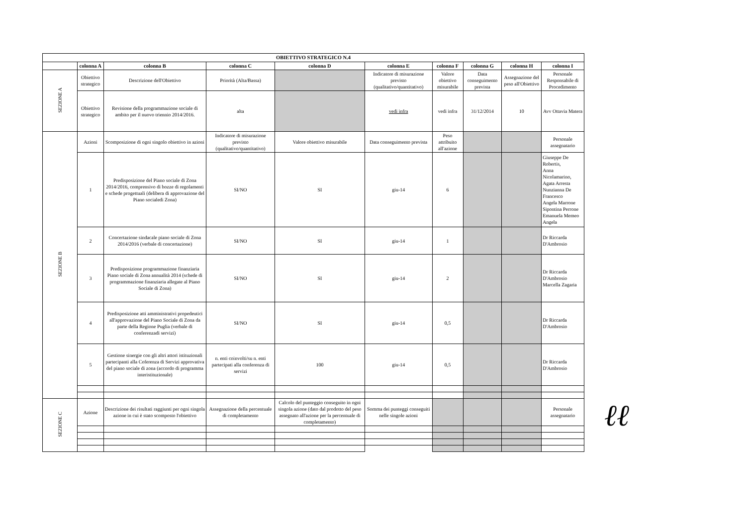| OBIETTIVO STRATEGICO N.4 | | | | | | | | | |
| --- | --- | --- | --- | --- | --- | --- | --- | --- | --- |
| | colonna A | colonna B | colonna C | colonna D | colonna E | colonna F | colonna G | colonna H | colonna I |
| SEZIONE A | Obiettivo strategico | Descrizione dell'Obiettivo | Priorità (Alta/Bassa) | | Indicatore di misurazione previsto (qualitativo/quantitativo) | Valore obiettivo misurabile | Data conseguimento prevista | Assegnazione del peso all'Obiettivo | Personale Responsabile di Procedimento |
| | Obiettivo strategico | Revisione della programmazione sociale di ambito per il nuovo triennio 2014/2016. | alta | | vedi infra | vedi infra | 31/12/2014 | 10 | Avv Ottavia Matera |
| SEZIONE B | Azioni | Scomposizione di ogni singolo obiettivo in azioni | Indicatore di misurazione previsto (qualitativo/quantitativo) | Valore obiettivo misurabile | Data conseguimento prevista | Peso attribuito all'azione | | | Personale assegnatario |
| | 1 | Predisposizione del Piano sociale di Zona 2014/2016, comprensivo di bozze di regolamenti e schede progettuali (delibera di approvazione del Piano socialedi Zona) | SI/NO | SI | giu-14 | 6 | | | Giuseppe De Robertis, Anna Nicolamarino, Agata Arresta Nunzianna De Francesco Angela Marrone Sipontina Perrone Emanuela Memeo Angela |
| | 2 | Concertazione sindacale piano sociale di Zona 2014/2016 (verbale di concertazione) | SI/NO | SI | giu-14 | 1 | | | Dr Riccarda D'Ambrosio |
| | 3 | Predisposizione programmazione finanziaria Piano sociale di Zona annualità 2014 (schede di programmazione finanziaria allegate al Piano Sociale di Zona) | SI/NO | SI | giu-14 | 2 | | | Dr Riccarda D'Ambrosio Marcella Zagaria |
| | 4 | Predisposizione atti amministrativi propedeutici all'approvazione del Piano Sociale di Zona da parte della Regione Puglia (verbale di conferenzadi servizi) | SI/NO | SI | giu-14 | 0,5 | | | Dr Riccarda D'Ambrosio |
| | 5 | Gestione sinergie con gli altri attori istituzionali partecipanti alla Coferenza di Servizi approvativa del piano sociale di zona (accordo di programma interistituzionale) | n. enti coinvolti/su n. enti partecipati alla conferenza di servizi | 100 | giu-14 | 0,5 | | | Dr Riccarda D'Ambrosio |
| SEZIONE C | Azione | Descrizione dei risultati raggiunti per ogni singola azione in cui è stato scomposto l'obiettivo | Assegnazione della percentuale di completamento | Calcolo del punteggio conseguito in ogni singola azione (dato dal prodotto del peso assegnato all'azione per la percentuale di completamento) | Somma dei punteggi conseguiti nelle singole azioni | | | | Personale assegnatario |
ℓℓ